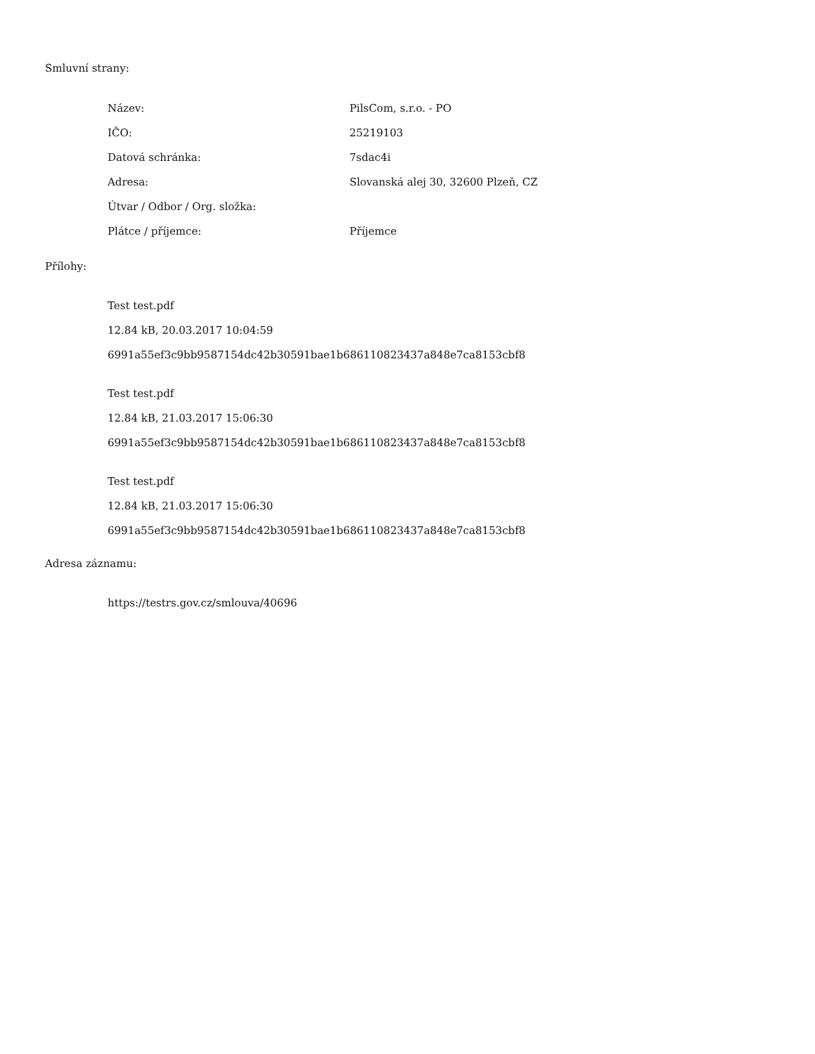Smluvní strany:
| Název: | PilsCom, s.r.o. - PO |
| IČO: | 25219103 |
| Datová schránka: | 7sdac4i |
| Adresa: | Slovanská alej 30, 32600 Plzeň, CZ |
| Útvar / Odbor / Org. složka: | |
| Plátce / příjemce: | Příjemce |
Přílohy:
Test test.pdf
12.84 kB, 20.03.2017 10:04:59
6991a55ef3c9bb9587154dc42b30591bae1b686110823437a848e7ca8153cbf8
Test test.pdf
12.84 kB, 21.03.2017 15:06:30
6991a55ef3c9bb9587154dc42b30591bae1b686110823437a848e7ca8153cbf8
Test test.pdf
12.84 kB, 21.03.2017 15:06:30
6991a55ef3c9bb9587154dc42b30591bae1b686110823437a848e7ca8153cbf8
Adresa záznamu:
https://testrs.gov.cz/smlouva/40696